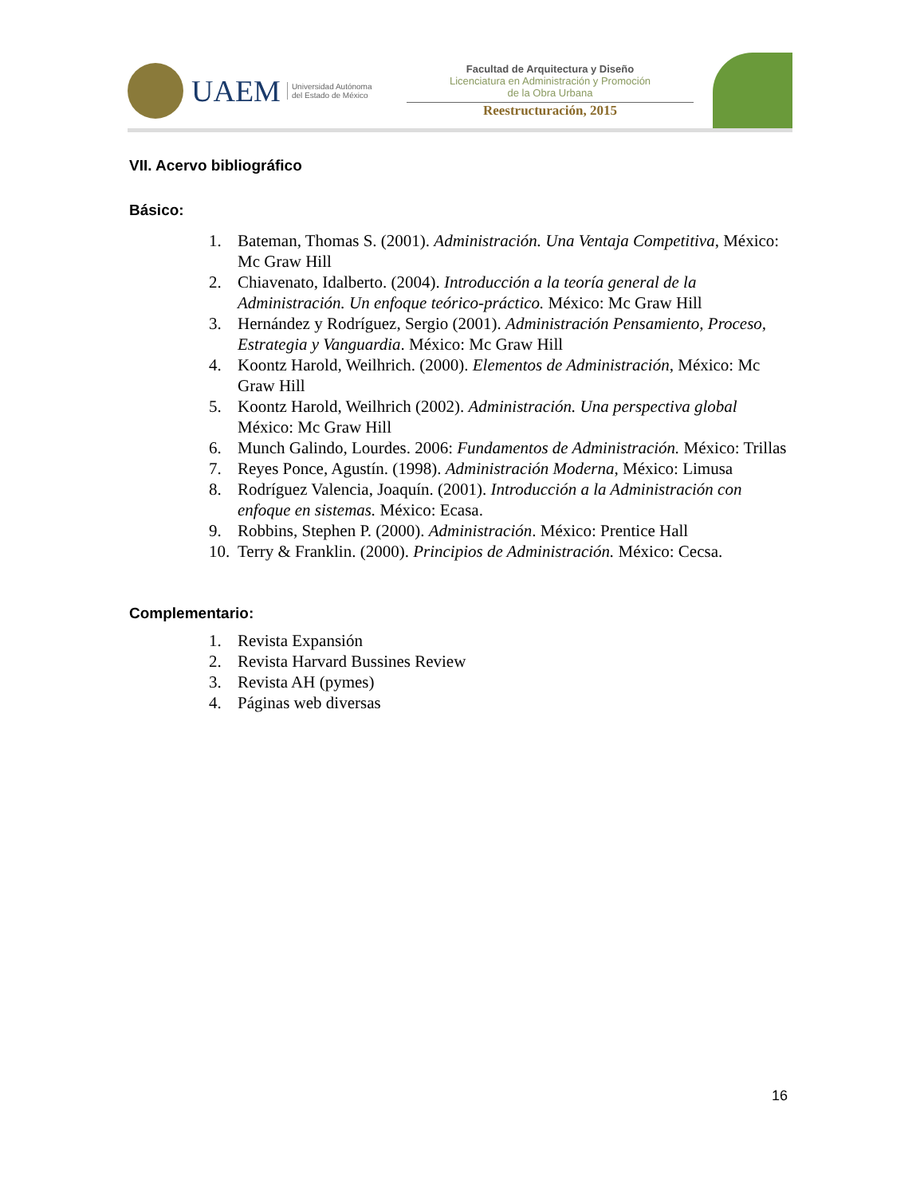UAEM Universidad Autónoma
del Estado de México
Facultad de Arquitectura y Diseño
Licenciatura en Administración y Promoción
de la Obra Urbana
Reestructuración, 2015
VII. Acervo bibliográfico
Básico:
1. Bateman, Thomas S. (2001). Administración. Una Ventaja Competitiva, México: Mc Graw Hill
2. Chiavenato, Idalberto. (2004). Introducción a la teoría general de la Administración. Un enfoque teórico-práctico. México: Mc Graw Hill
3. Hernández y Rodríguez, Sergio (2001). Administración Pensamiento, Proceso, Estrategia y Vanguardia. México: Mc Graw Hill
4. Koontz Harold, Weilhrich. (2000). Elementos de Administración, México: Mc Graw Hill
5. Koontz Harold, Weilhrich (2002). Administración. Una perspectiva global México: Mc Graw Hill
6. Munch Galindo, Lourdes. 2006: Fundamentos de Administración. México: Trillas
7. Reyes Ponce, Agustín. (1998). Administración Moderna, México: Limusa
8. Rodríguez Valencia, Joaquín. (2001). Introducción a la Administración con enfoque en sistemas. México: Ecasa.
9. Robbins, Stephen P. (2000). Administración. México: Prentice Hall
10. Terry & Franklin. (2000). Principios de Administración. México: Cecsa.
Complementario:
1. Revista Expansión
2. Revista Harvard Bussines Review
3. Revista AH (pymes)
4. Páginas web diversas
16